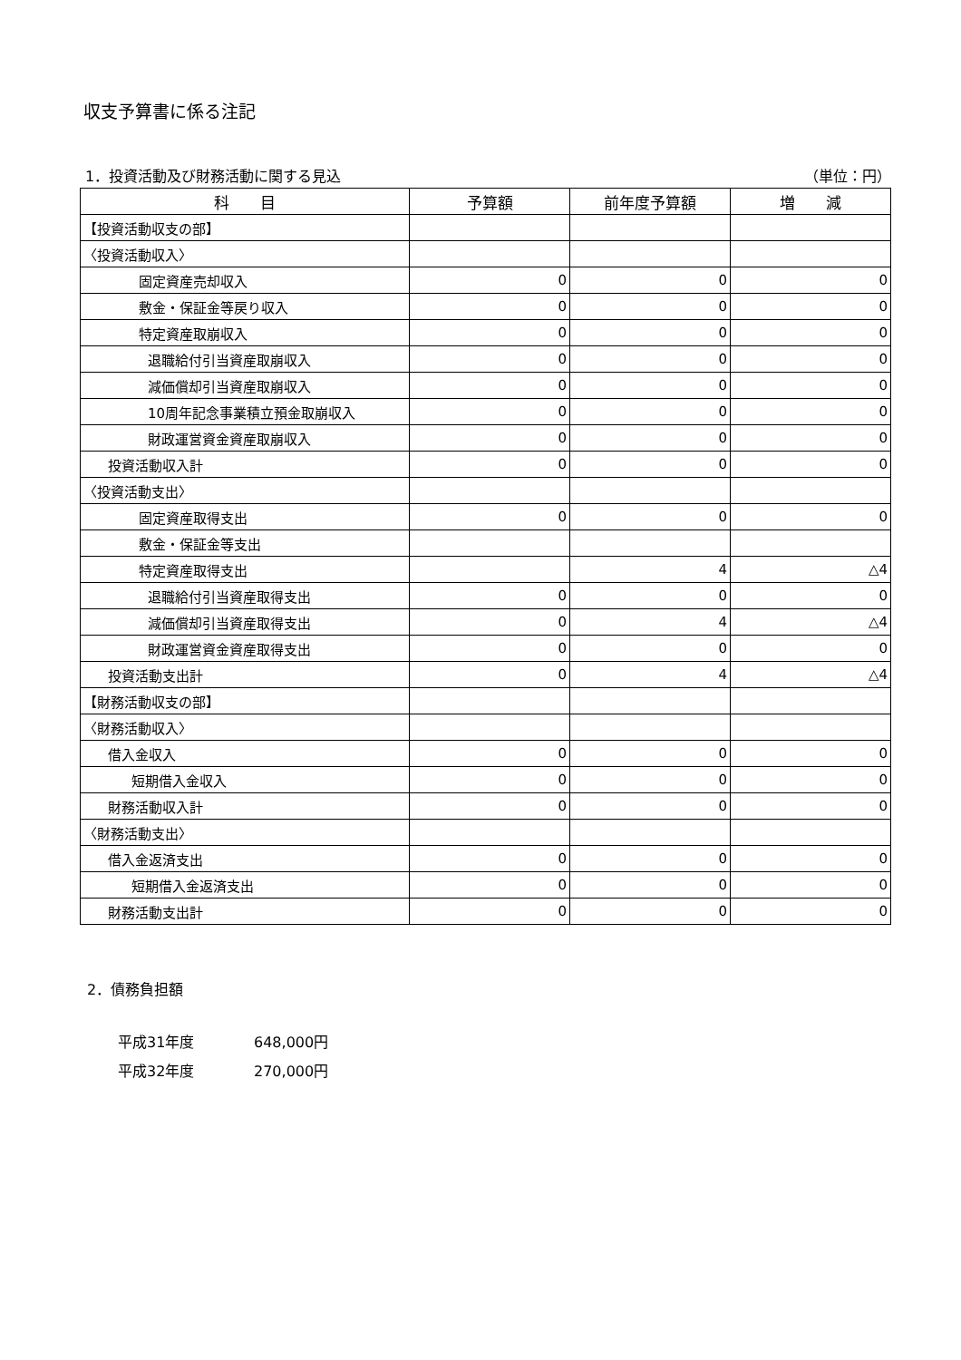収支予算書に係る注記
1．投資活動及び財務活動に関する見込 （単位：円）
| 科 目 | 予算額 | 前年度予算額 | 増 減 |
| --- | --- | --- | --- |
| 【投資活動収支の部】 | | | |
| 〈投資活動収入〉 | | | |
| 固定資産売却収入 | 0 | 0 | 0 |
| 敷金・保証金等戻り収入 | 0 | 0 | 0 |
| 特定資産取崩収入 | 0 | 0 | 0 |
| 退職給付引当資産取崩収入 | 0 | 0 | 0 |
| 減価償却引当資産取崩収入 | 0 | 0 | 0 |
| 10周年記念事業積立預金取崩収入 | 0 | 0 | 0 |
| 財政運営資金資産取崩収入 | 0 | 0 | 0 |
| 投資活動収入計 | 0 | 0 | 0 |
| 〈投資活動支出〉 | | | |
| 固定資産取得支出 | 0 | 0 | 0 |
| 敷金・保証金等支出 | | | |
| 特定資産取得支出 | | 4 | △4 |
| 退職給付引当資産取得支出 | 0 | 0 | 0 |
| 減価償却引当資産取得支出 | 0 | 4 | △4 |
| 財政運営資金資産取得支出 | 0 | 0 | 0 |
| 投資活動支出計 | 0 | 4 | △4 |
| 【財務活動収支の部】 | | | |
| 〈財務活動収入〉 | | | |
| 借入金収入 | 0 | 0 | 0 |
| 短期借入金収入 | 0 | 0 | 0 |
| 財務活動収入計 | 0 | 0 | 0 |
| 〈財務活動支出〉 | | | |
| 借入金返済支出 | 0 | 0 | 0 |
| 短期借入金返済支出 | 0 | 0 | 0 |
| 財務活動支出計 | 0 | 0 | 0 |
2．債務負担額
平成31年度 648,000円
平成32年度 270,000円